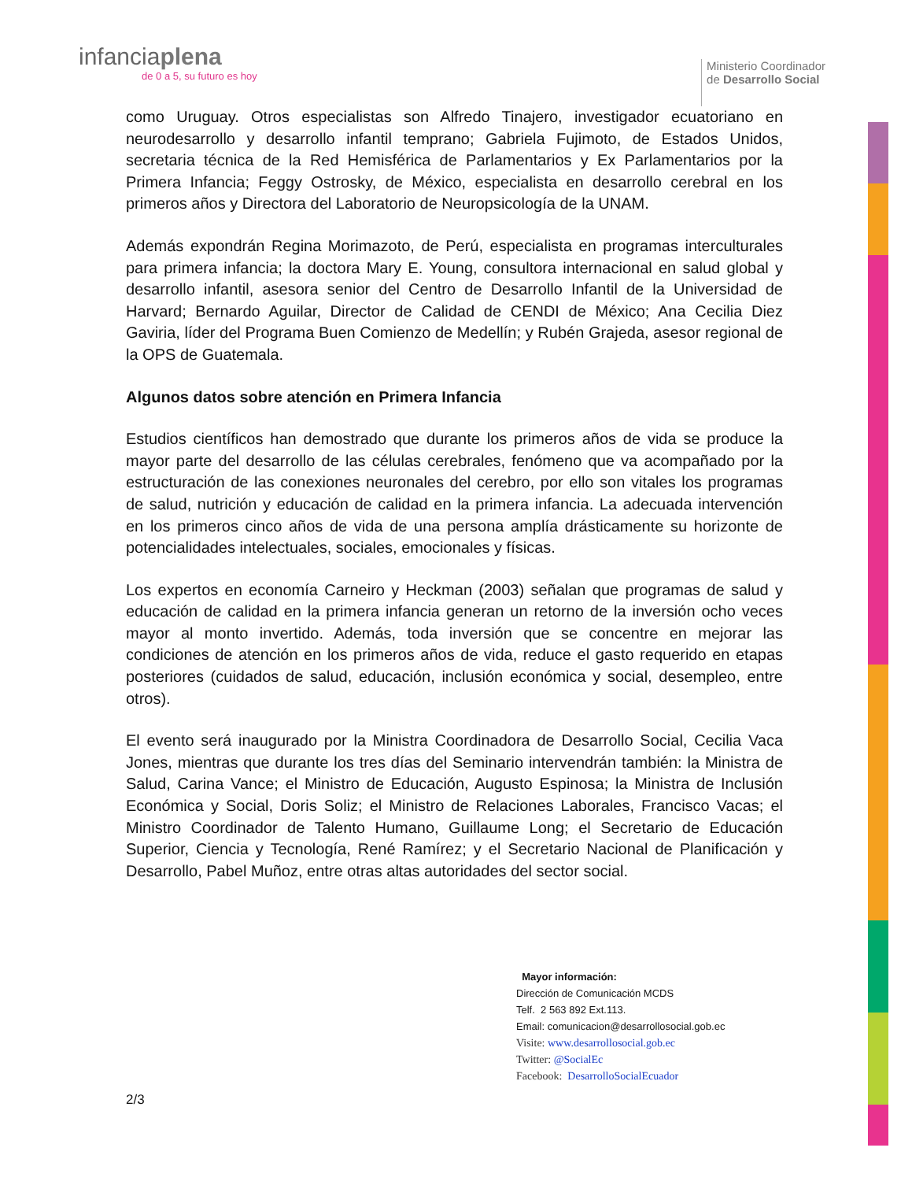infanciaplena
de 0 a 5, su futuro es hoy
Ministerio Coordinador
de Desarrollo Social
como Uruguay. Otros especialistas son Alfredo Tinajero, investigador ecuatoriano en neurodesarrollo y desarrollo infantil temprano; Gabriela Fujimoto, de Estados Unidos, secretaria técnica de la Red Hemisférica de Parlamentarios y Ex Parlamentarios por la Primera Infancia; Feggy Ostrosky, de México, especialista en desarrollo cerebral en los primeros años y Directora del Laboratorio de Neuropsicología de la UNAM.
Además expondrán Regina Morimazoto, de Perú, especialista en programas interculturales para primera infancia; la doctora Mary E. Young, consultora internacional en salud global y desarrollo infantil, asesora senior del Centro de Desarrollo Infantil de la Universidad de Harvard; Bernardo Aguilar, Director de Calidad de CENDI de México; Ana Cecilia Diez Gaviria, líder del Programa Buen Comienzo de Medellín; y Rubén Grajeda, asesor regional de la OPS de Guatemala.
Algunos datos sobre atención en Primera Infancia
Estudios científicos han demostrado que durante los primeros años de vida se produce la mayor parte del desarrollo de las células cerebrales, fenómeno que va acompañado por la estructuración de las conexiones neuronales del cerebro, por ello son vitales los programas de salud, nutrición y educación de calidad en la primera infancia. La adecuada intervención en los primeros cinco años de vida de una persona amplía drásticamente su horizonte de potencialidades intelectuales, sociales, emocionales y físicas.
Los expertos en economía Carneiro y Heckman (2003) señalan que programas de salud y educación de calidad en la primera infancia generan un retorno de la inversión ocho veces mayor al monto invertido. Además, toda inversión que se concentre en mejorar las condiciones de atención en los primeros años de vida, reduce el gasto requerido en etapas posteriores (cuidados de salud, educación, inclusión económica y social, desempleo, entre otros).
El evento será inaugurado por la Ministra Coordinadora de Desarrollo Social, Cecilia Vaca Jones, mientras que durante los tres días del Seminario intervendrán también: la Ministra de Salud, Carina Vance; el Ministro de Educación, Augusto Espinosa; la Ministra de Inclusión Económica y Social, Doris Soliz; el Ministro de Relaciones Laborales, Francisco Vacas; el Ministro Coordinador de Talento Humano, Guillaume Long; el Secretario de Educación Superior, Ciencia y Tecnología, René Ramírez; y el Secretario Nacional de Planificación y Desarrollo, Pabel Muñoz, entre otras altas autoridades del sector social.
Mayor información:
Dirección de Comunicación MCDS
Telf. 2 563 892 Ext.113.
Email: comunicacion@desarrollosocial.gob.ec
Visite: www.desarrollosocial.gob.ec
Twitter: @SocialEc
Facebook: DesarrolloSocialEcuador
2/3